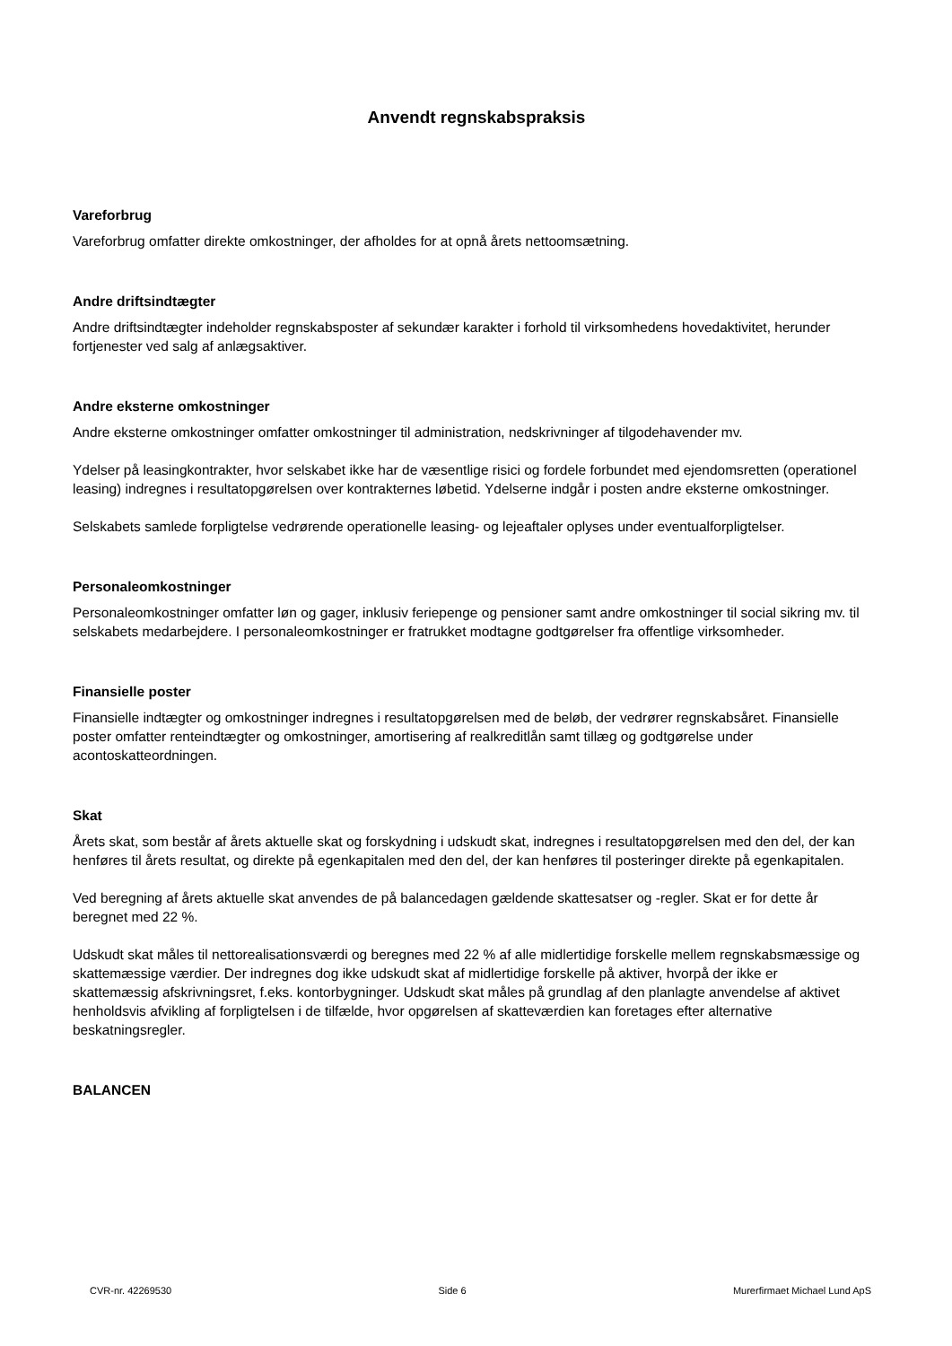Anvendt regnskabspraksis
Vareforbrug
Vareforbrug omfatter direkte omkostninger, der afholdes for at opnå årets nettoomsætning.
Andre driftsindtægter
Andre driftsindtægter indeholder regnskabsposter af sekundær karakter i forhold til virksomhedens hovedaktivitet, herunder fortjenester ved salg af anlægsaktiver.
Andre eksterne omkostninger
Andre eksterne omkostninger omfatter omkostninger til administration, nedskrivninger af tilgodehavender mv.
Ydelser på leasingkontrakter, hvor selskabet ikke har de væsentlige risici og fordele forbundet med ejendomsretten (operationel leasing) indregnes i resultatopgørelsen over kontrakternes løbetid. Ydelserne indgår i posten andre eksterne omkostninger.
Selskabets samlede forpligtelse vedrørende operationelle leasing- og lejeaftaler oplyses under eventualforpligtelser.
Personaleomkostninger
Personaleomkostninger omfatter løn og gager, inklusiv feriepenge og pensioner samt andre omkostninger til social sikring mv. til selskabets medarbejdere. I personaleomkostninger er fratrukket modtagne godtgørelser fra offentlige virksomheder.
Finansielle poster
Finansielle indtægter og omkostninger indregnes i resultatopgørelsen med de beløb, der vedrører regnskabsåret. Finansielle poster omfatter renteindtægter og omkostninger, amortisering af realkreditlån samt tillæg og godtgørelse under acontoskatteordningen.
Skat
Årets skat, som består af årets aktuelle skat og forskydning i udskudt skat, indregnes i resultatopgørelsen med den del, der kan henføres til årets resultat, og direkte på egenkapitalen med den del, der kan henføres til posteringer direkte på egenkapitalen.
Ved beregning af årets aktuelle skat anvendes de på balancedagen gældende skattesatser og -regler. Skat er for dette år beregnet med 22 %.
Udskudt skat måles til nettorealisationsværdi og beregnes med 22 % af alle midlertidige forskelle mellem regnskabsmæssige og skattemæssige værdier. Der indregnes dog ikke udskudt skat af midlertidige forskelle på aktiver, hvorpå der ikke er skattemæssig afskrivningsret, f.eks. kontorbygninger. Udskudt skat måles på grundlag af den planlagte anvendelse af aktivet henholdsvis afvikling af forpligtelsen i de tilfælde, hvor opgørelsen af skatteværdien kan foretages efter alternative beskatningsregler.
BALANCEN
CVR-nr. 42269530 Side 6 Murerfirmaet Michael Lund ApS